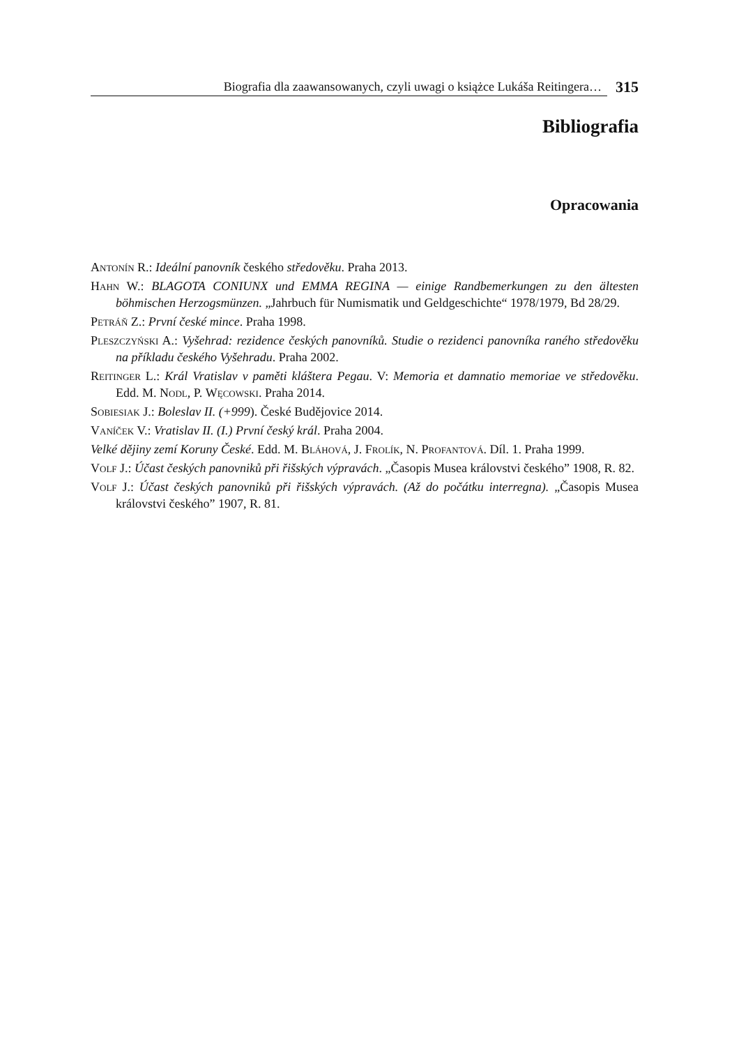Biografia dla zaawansowanych, czyli uwagi o książce Lukáša Reitingera… 315
Bibliografia
Opracowania
Antonín R.: Ideální panovník českého středověku. Praha 2013.
Hahn W.: BLAGOTA CONIUNX und EMMA REGINA — einige Randbemerkungen zu den ältesten böhmischen Herzogsmünzen. „Jahrbuch für Numismatik und Geldgeschichte“ 1978/1979, Bd 28/29.
Petráň Z.: První české mince. Praha 1998.
Pleszczyński A.: Vyšehrad: rezidence českých panovníků. Studie o rezidenci panovníka raného středověku na příkladu českého Vyšehradu. Praha 2002.
Reitinger L.: Král Vratislav v paměti kláštera Pegau. V: Memoria et damnatio memoriae ve středověku. Edd. M. Nodl, P. Węcowski. Praha 2014.
Sobiesiak J.: Boleslav II. (+999). České Budějovice 2014.
Vaníček V.: Vratislav II. (I.) První český král. Praha 2004.
Velké dějiny zemí Koruny České. Edd. M. Bláhová, J. Frolík, N. Profantová. Díl. 1. Praha 1999.
Volf J.: Účast českých panovniků při řišských výpravách. „Časopis Musea královstvi českého” 1908, R. 82.
Volf J.: Účast českých panovniků při řišských výpravách. (Až do počátku interregna). „Časopis Musea královstvi českého” 1907, R. 81.